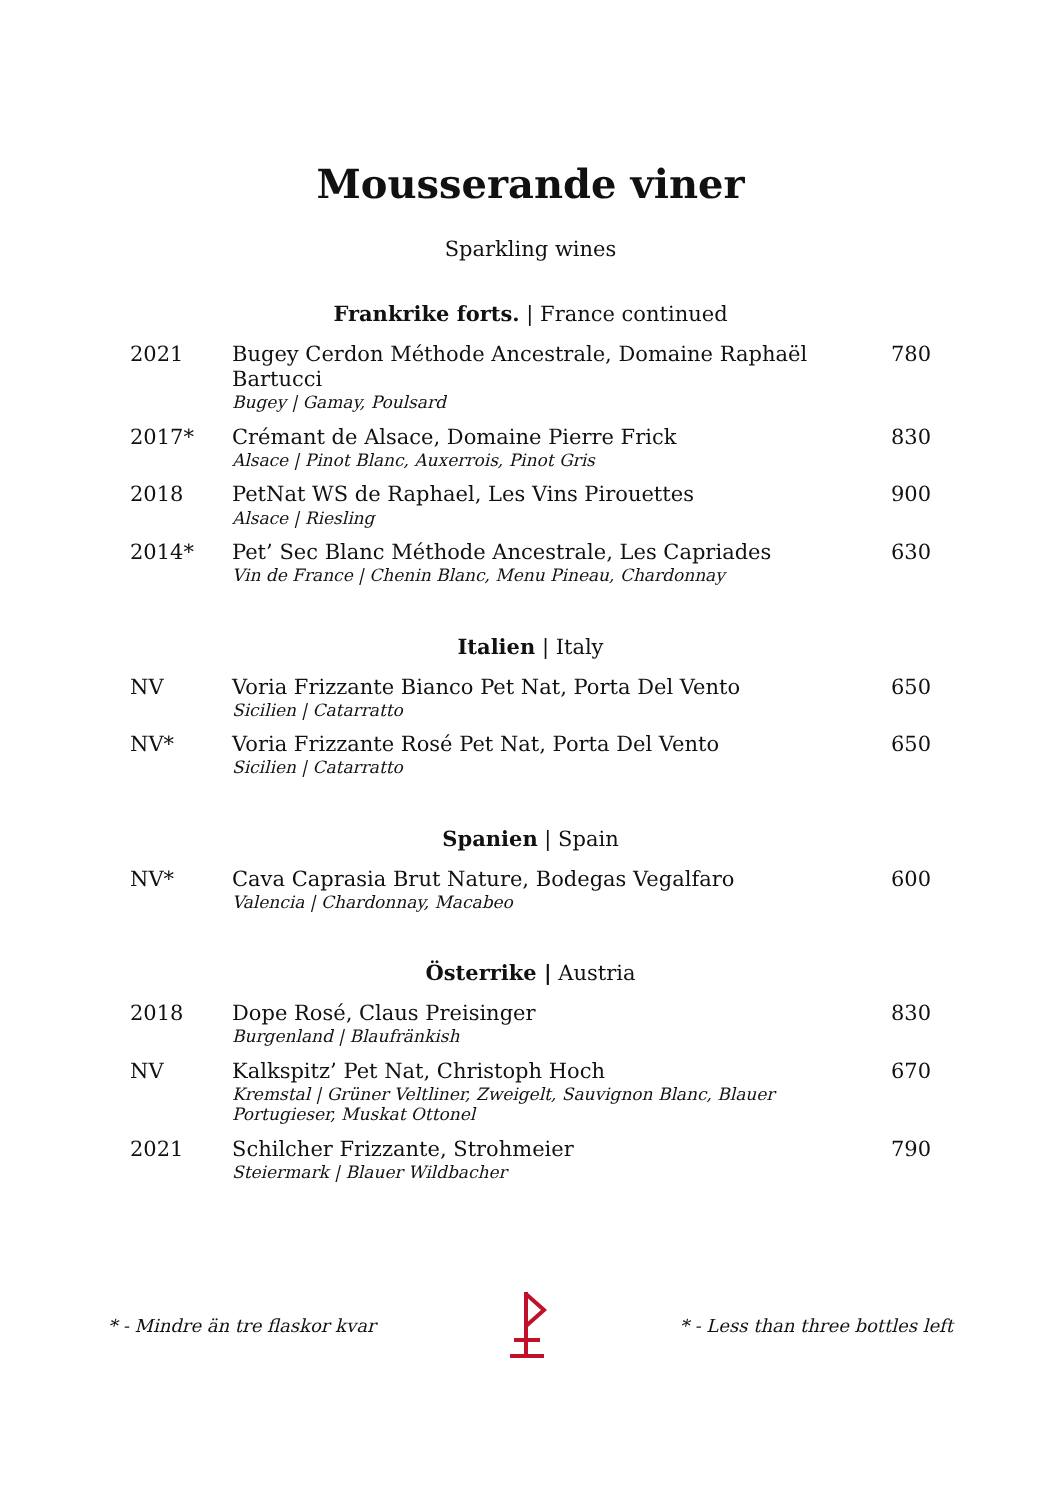Mousserande viner
Sparkling wines
Frankrike forts. | France continued
| 2021 | Bugey Cerdon Méthode Ancestrale, Domaine Raphaël Bartucci Bugey / Gamay, Poulsard | 780 |
| 2017* | Crémant de Alsace, Domaine Pierre Frick Alsace / Pinot Blanc, Auxerrois, Pinot Gris | 830 |
| 2018 | PetNat WS de Raphael, Les Vins Pirouettes Alsace / Riesling | 900 |
| 2014* | Pet’ Sec Blanc Méthode Ancestrale, Les Capriades Vin de France / Chenin Blanc, Menu Pineau, Chardonnay | 630 |
Italien | Italy
| NV | Voria Frizzante Bianco Pet Nat, Porta Del Vento Sicilien / Catarratto | 650 |
| NV* | Voria Frizzante Rosé Pet Nat, Porta Del Vento Sicilien / Catarratto | 650 |
Spanien | Spain
| NV* | Cava Caprasia Brut Nature, Bodegas Vegalfaro Valencia / Chardonnay, Macabeo | 600 |
Österrike | Austria
| 2018 | Dope Rosé, Claus Preisinger Burgenland / Blaufränkish | 830 |
| NV | Kalkspitz’ Pet Nat, Christoph Hoch Kremstal / Grüner Veltliner, Zweigelt, Sauvignon Blanc, Blauer Portugieser, Muskat Ottonel | 670 |
| 2021 | Schilcher Frizzante, Strohmeier Steiermark / Blauer Wildbacher | 790 |
* - Mindre än tre flaskor kvar * - Less than three bottles left